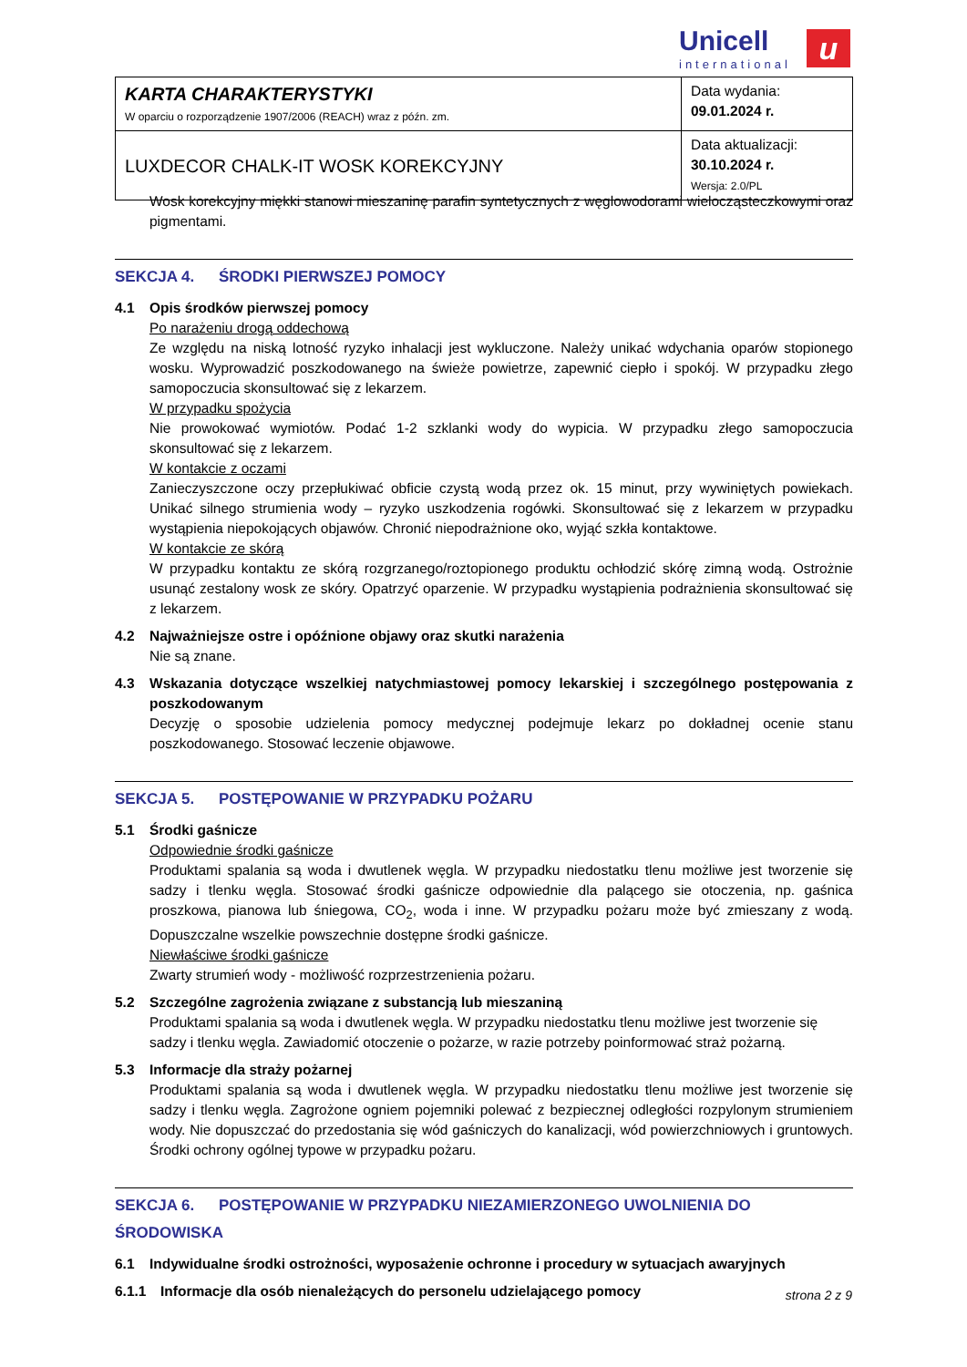Unicell
international
u
| KARTA CHARAKTERYSTYKI W oparciu o rozporządzenie 1907/2006 (REACH) wraz z późn. zm. | Data wydania: 09.01.2024 r. |
| LUXDECOR CHALK-IT WOSK KOREKCYJNY | Data aktualizacji: 30.10.2024 r. Wersja: 2.0/PL |
Wosk korekcyjny miękki stanowi mieszaninę parafin syntetycznych z węglowodorami wielocząsteczkowymi oraz pigmentami.
SEKCJA 4. ŚRODKI PIERWSZEJ POMOCY
4.1 Opis środków pierwszej pomocy
Po narażeniu drogą oddechową
Ze względu na niską lotność ryzyko inhalacji jest wykluczone. Należy unikać wdychania oparów stopionego wosku. Wyprowadzić poszkodowanego na świeże powietrze, zapewnić ciepło i spokój. W przypadku złego samopoczucia skonsultować się z lekarzem.
W przypadku spożycia
Nie prowokować wymiotów. Podać 1-2 szklanki wody do wypicia. W przypadku złego samopoczucia skonsultować się z lekarzem.
W kontakcie z oczami
Zanieczyszczone oczy przepłukiwać obficie czystą wodą przez ok. 15 minut, przy wywiniętych powiekach. Unikać silnego strumienia wody – ryzyko uszkodzenia rogówki. Skonsultować się z lekarzem w przypadku wystąpienia niepokojących objawów. Chronić niepodrażnione oko, wyjąć szkła kontaktowe.
W kontakcie ze skórą
W przypadku kontaktu ze skórą rozgrzanego/roztopionego produktu ochłodzić skórę zimną wodą. Ostrożnie usunąć zestalony wosk ze skóry. Opatrzyć oparzenie. W przypadku wystąpienia podrażnienia skonsultować się z lekarzem.
4.2 Najważniejsze ostre i opóźnione objawy oraz skutki narażenia
Nie są znane.
4.3 Wskazania dotyczące wszelkiej natychmiastowej pomocy lekarskiej i szczególnego postępowania z poszkodowanym
Decyzję o sposobie udzielenia pomocy medycznej podejmuje lekarz po dokładnej ocenie stanu poszkodowanego. Stosować leczenie objawowe.
SEKCJA 5. POSTĘPOWANIE W PRZYPADKU POŻARU
5.1 Środki gaśnicze
Odpowiednie środki gaśnicze
Produktami spalania są woda i dwutlenek węgla. W przypadku niedostatku tlenu możliwe jest tworzenie się sadzy i tlenku węgla. Stosować środki gaśnicze odpowiednie dla palącego sie otoczenia, np. gaśnica proszkowa, pianowa lub śniegowa, CO<sub>2</sub>, woda i inne. W przypadku pożaru może być zmieszany z wodą. Dopuszczalne wszelkie powszechnie dostępne środki gaśnicze.
Niewłaściwe środki gaśnicze
Zwarty strumień wody - możliwość rozprzestrzenienia pożaru.
5.2 Szczególne zagrożenia związane z substancją lub mieszaniną
Produktami spalania są woda i dwutlenek węgla. W przypadku niedostatku tlenu możliwe jest tworzenie się sadzy i tlenku węgla. Zawiadomić otoczenie o pożarze, w razie potrzeby poinformować straż pożarną.
5.3 Informacje dla straży pożarnej
Produktami spalania są woda i dwutlenek węgla. W przypadku niedostatku tlenu możliwe jest tworzenie się sadzy i tlenku węgla. Zagrożone ogniem pojemniki polewać z bezpiecznej odległości rozpylonym strumieniem wody. Nie dopuszczać do przedostania się wód gaśniczych do kanalizacji, wód powierzchniowych i gruntowych. Środki ochrony ogólnej typowe w przypadku pożaru.
SEKCJA 6. POSTĘPOWANIE W PRZYPADKU NIEZAMIERZONEGO UWOLNIENIA DO ŚRODOWISKA
6.1 Indywidualne środki ostrożności, wyposażenie ochronne i procedury w sytuacjach awaryjnych
6.1.1 Informacje dla osób nienależących do personelu udzielającego pomocy
strona 2 z 9